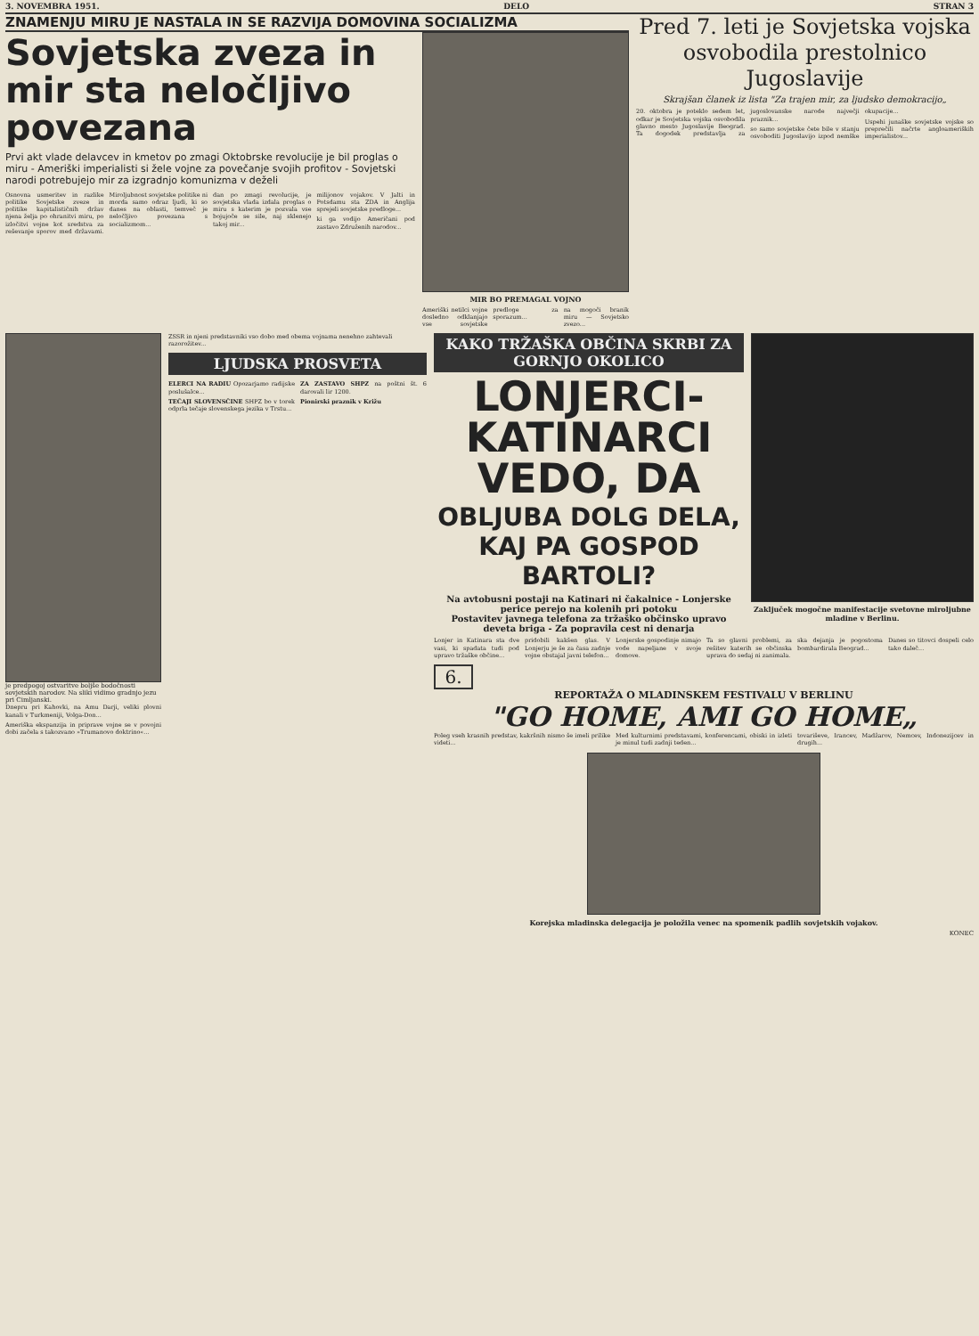3. NOVEMBRA 1951. DELO STRAN 3
ZNAMENJU MIRU JE NASTALA IN SE RAZVIJA DOMOVINA SOCIALIZMA
Sovjetska zveza in mir sta neločljivo povezana
Prvi akt vlade delavcev in kmetov po zmagi Oktobrske revolucije je bil proglas o miru - Ameriški imperialisti si žele vojne za povečanje svojih profitov - Sovjetski narodi potrebujejo mir za izgradnjo komunizma v deželi
Osnovna usmeritev in razlike politike Sovjetske zveze in politike kapitalističnih držav njena želja po ohranitvi miru, po izločitvi vojne kot sredstva za reševanje sporov med državami. Miroljubnost sovjetske politike ni morda samo odraz ljudi, ki so danes na oblasti, temveč je neločljivo povezana s socializmom...
dan po zmagi revolucije, je sovjetska vlada izdala proglas o miru s katerim je pozvala vse bojujoče se sile, naj sklenejo takoj mir...
milijonov vojakov. V Jalti in Potsdamu sta ZDA in Anglija sprejeli sovjetske predloge...
ki ga vodijo Američani pod zastavo Združenih narodov...
MIR BO PREMAGAL VOJNO
Ameriški netilci vojne dosledno odklanjajo vse sovjetske predloge za sporazum...
na mogoči branik miru — Sovjetsko zvezo...
Pred 7. leti je Sovjetska vojska osvobodila prestolnico Jugoslavije
Skrajšan članek iz lista "Za trajen mir, za ljudsko demokracijo„
20. oktobra je poteklo sedem let, odkar je Sovjetska vojska osvobodila glavno mesto Jugoslavije Beograd. Ta dogodek predstavlja za jugoslovanske narode največji praznik...
so samo sovjetske čete bile v stanju osvoboditi Jugoslavijo izpod nemške okupacije...
Uspehi junaške sovjetske vojske so preprečili načrte angloameriških imperialistov...
je predpogoj ostvaritve boljše bodočnosti sovjetskih narodov. Na sliki vidimo gradnjo jezu pri Cimljanski.
Dnepru pri Kahovki, na Amu Darji, veliki plovni kanali v Turkmeniji, Volga-Don...
Ameriška ekspanzija in priprave vojne se v povojni dobi začela s takozvano »Trumanovo doktrino«...
ZSSR in njeni predstavniki vso dobo med obema vojnama nenehno zahtevali razorožitev...
LJUDSKA PROSVETA
ELERCI NA RADIU Opozarjamo radijske poslušalce...
TEČAJI SLOVENSČINE SHPZ bo v torek odprla tečaje slovenskega jezika v Trstu...
ZA ZASTAVO SHPZ na poštni št. 6 darovali lir 1200.
Pionirski praznik v Križu
KAKO TRŽAŠKA OBČINA SKRBI ZA GORNJO OKOLICO
LONJERCI-KATINARCI VEDO, DA
OBLJUBA DOLG DELA, KAJ PA GOSPOD BARTOLI?
Na avtobusni postaji na Katinari ni čakalnice - Lonjerske perice perejo na kolenih pri potoku
Postavitev javnega telefona za tržaško občinsko upravo deveta briga - Za popravila cest ni denarja
Zaključek mogočne manifestacije svetovne miroljubne mladine v Berlinu.
Lonjer in Katinara sta dve vasi, ki spadata tudi pod upravo tržaške občine...
pridobili kakšen glas. V Lonjerju je še za časa zadnje vojne obstajal javni telefon...
Lonjerske gospodinje nimajo vode napeljane v svoje domove.
Ta so glavni problemi, za rešitev katerih se občinska uprava do sedaj ni zanimala.
ska dejanja je pogostoma bombardirala Beograd...
Danes so titovci dospeli celo tako daleč...
6.
REPORTAŽA O MLADINSKEM FESTIVALU V BERLINU
"GO HOME, AMI GO HOME„
Poleg vseh krasnih predstav, kakršnih nismo še imeli prilike videti...
Med kulturnimi predstavami, konferencami, obiski in izleti je minul tudi zadnji teden...
tovariševe, Irancev, Madžarov, Nemcev, Indonezijcev in drugih...
Korejska mladinska delegacija je položila venec na spomenik padlih sovjetskih vojakov.
KONEC